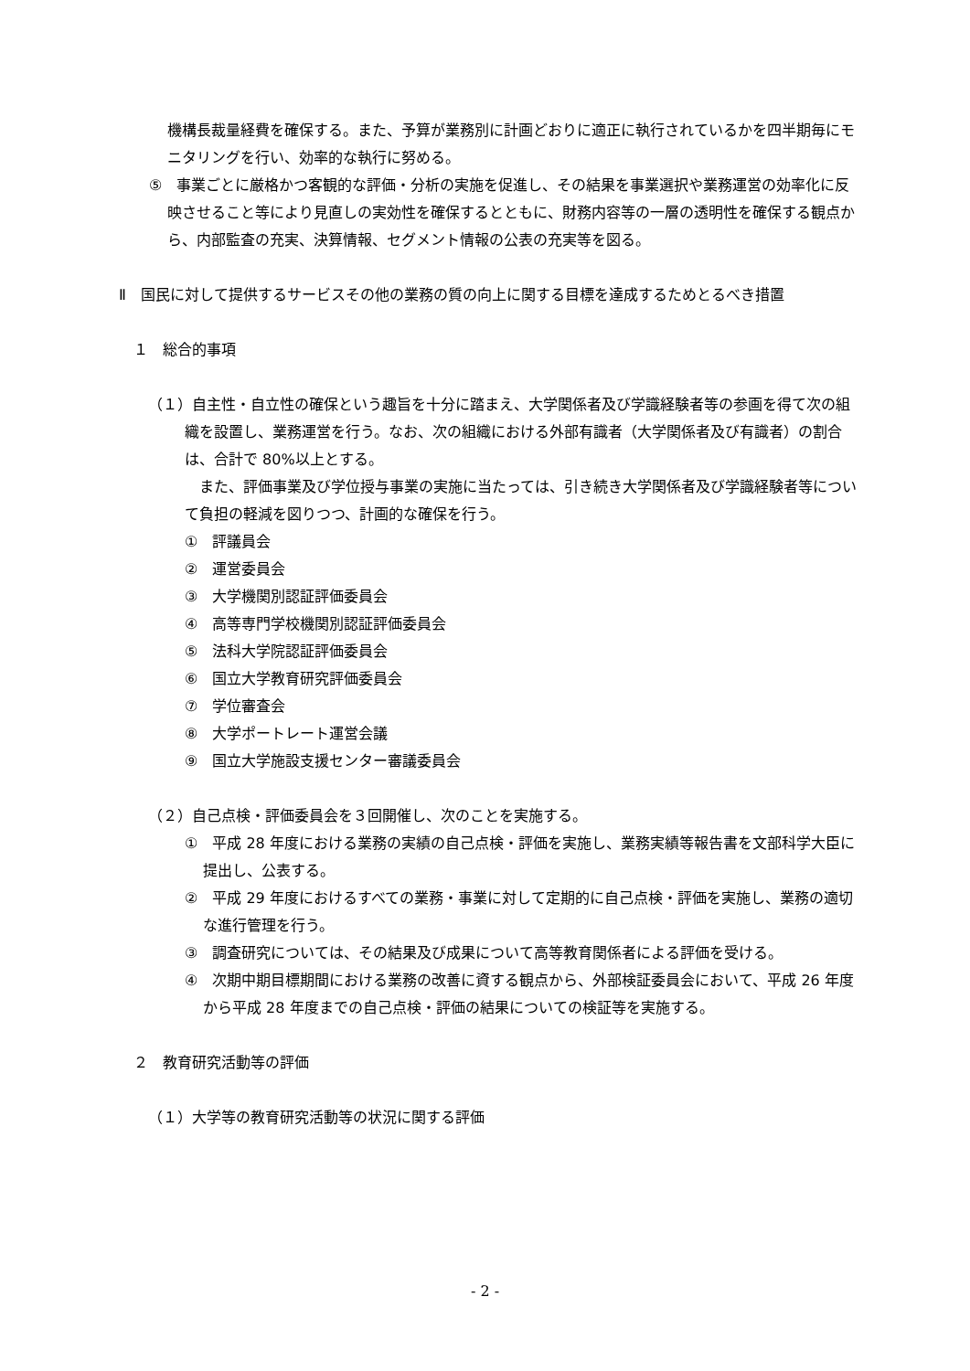機構長裁量経費を確保する。また、予算が業務別に計画どおりに適正に執行されているかを四半期毎にモニタリングを行い、効率的な執行に努める。
⑤　事業ごとに厳格かつ客観的な評価・分析の実施を促進し、その結果を事業選択や業務運営の効率化に反映させること等により見直しの実効性を確保するとともに、財務内容等の一層の透明性を確保する観点から、内部監査の充実、決算情報、セグメント情報の公表の充実等を図る。
Ⅱ　国民に対して提供するサービスその他の業務の質の向上に関する目標を達成するためとるべき措置
１　総合的事項
（１）自主性・自立性の確保という趣旨を十分に踏まえ、大学関係者及び学識経験者等の参画を得て次の組織を設置し、業務運営を行う。なお、次の組織における外部有識者（大学関係者及び有識者）の割合は、合計で 80%以上とする。
また、評価事業及び学位授与事業の実施に当たっては、引き続き大学関係者及び学識経験者等について負担の軽減を図りつつ、計画的な確保を行う。
①　評議員会
②　運営委員会
③　大学機関別認証評価委員会
④　高等専門学校機関別認証評価委員会
⑤　法科大学院認証評価委員会
⑥　国立大学教育研究評価委員会
⑦　学位審査会
⑧　大学ポートレート運営会議
⑨　国立大学施設支援センター審議委員会
（２）自己点検・評価委員会を３回開催し、次のことを実施する。
①　平成 28 年度における業務の実績の自己点検・評価を実施し、業務実績等報告書を文部科学大臣に提出し、公表する。
②　平成 29 年度におけるすべての業務・事業に対して定期的に自己点検・評価を実施し、業務の適切な進行管理を行う。
③　調査研究については、その結果及び成果について高等教育関係者による評価を受ける。
④　次期中期目標期間における業務の改善に資する観点から、外部検証委員会において、平成 26 年度から平成 28 年度までの自己点検・評価の結果についての検証等を実施する。
２　教育研究活動等の評価
（１）大学等の教育研究活動等の状況に関する評価
- 2 -